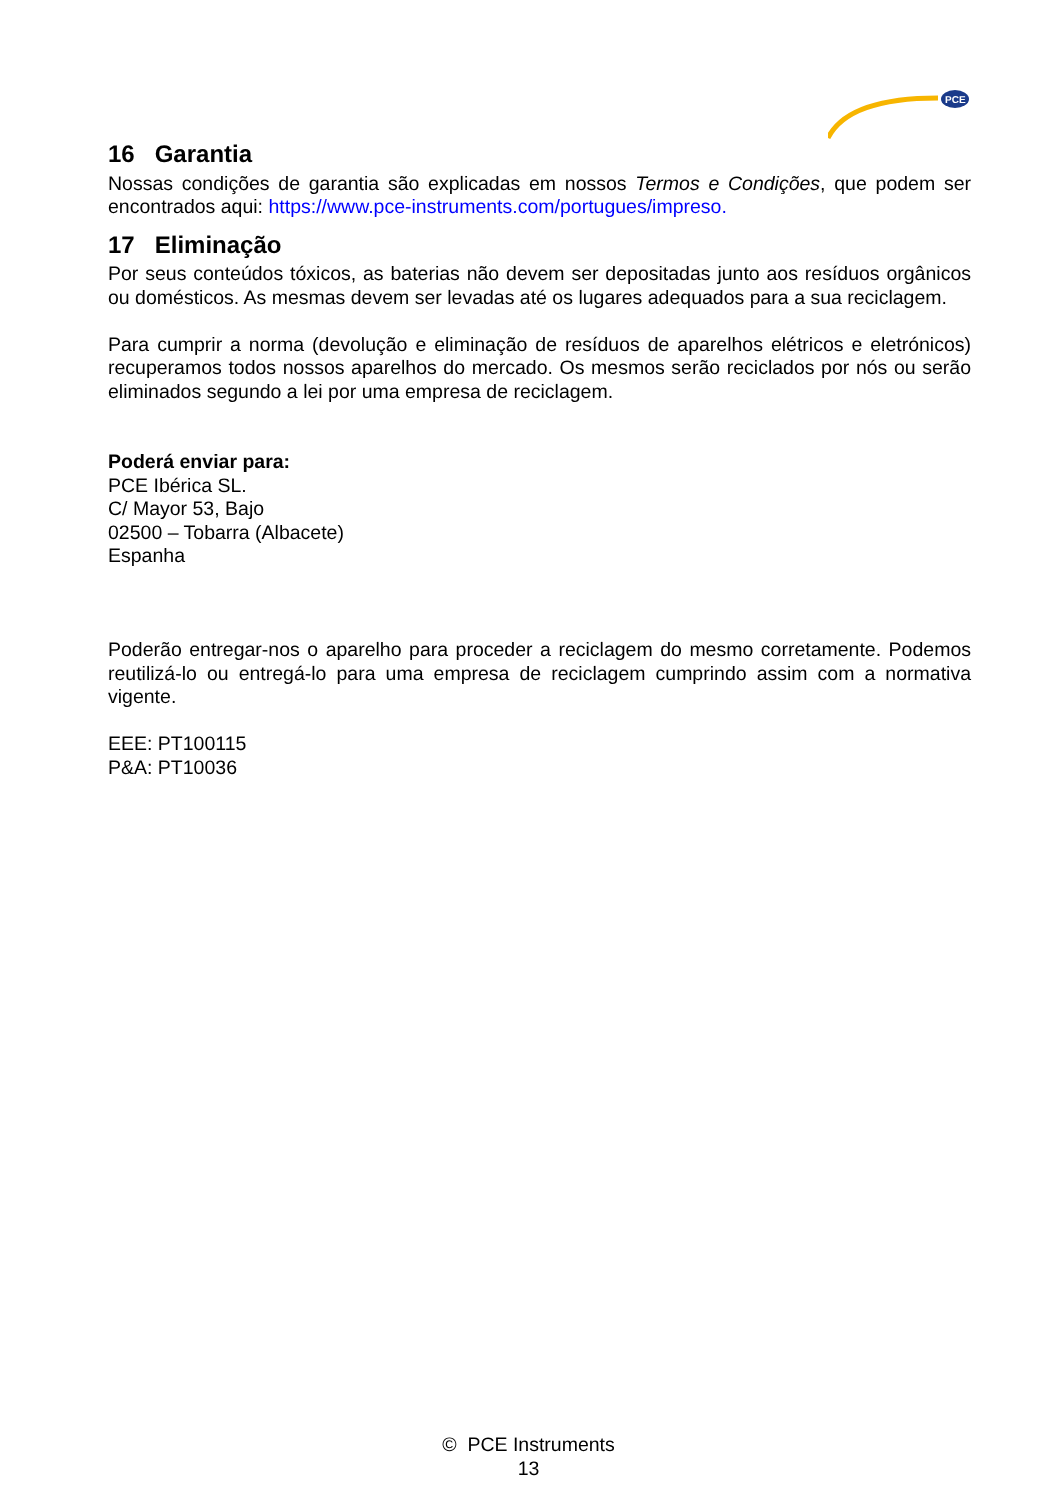PCE
16 Garantia
Nossas condições de garantia são explicadas em nossos Termos e Condições, que podem ser encontrados aqui: https://www.pce-instruments.com/portugues/impreso.
17 Eliminação
Por seus conteúdos tóxicos, as baterias não devem ser depositadas junto aos resíduos orgânicos ou domésticos. As mesmas devem ser levadas até os lugares adequados para a sua reciclagem.
Para cumprir a norma (devolução e eliminação de resíduos de aparelhos elétricos e eletrónicos) recuperamos todos nossos aparelhos do mercado. Os mesmos serão reciclados por nós ou serão eliminados segundo a lei por uma empresa de reciclagem.
Poderá enviar para:
PCE Ibérica SL.
C/ Mayor 53, Bajo
02500 – Tobarra (Albacete)
Espanha
Poderão entregar-nos o aparelho para proceder a reciclagem do mesmo corretamente. Podemos reutilizá-lo ou entregá-lo para uma empresa de reciclagem cumprindo assim com a normativa vigente.
EEE: PT100115
P&A: PT10036
© PCE Instruments
13